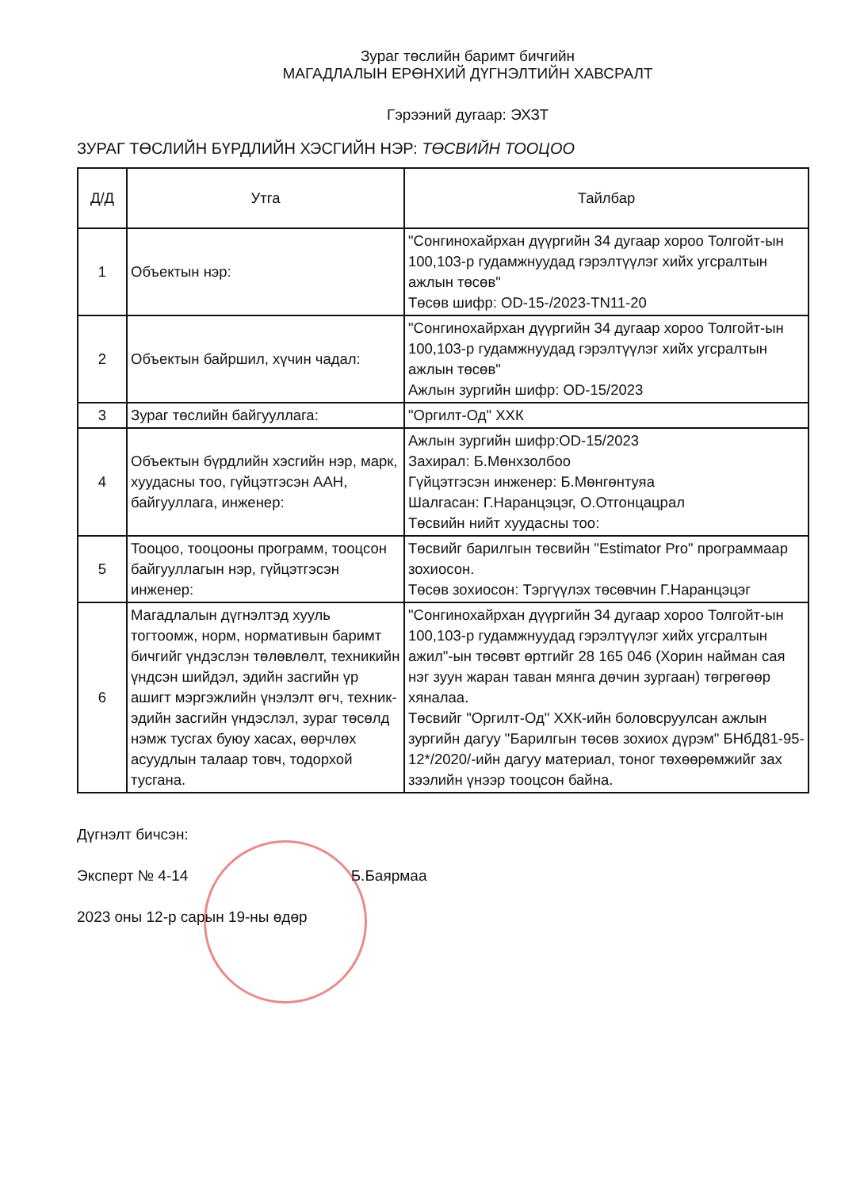Зураг төслийн баримт бичгийн
МАГАДЛАЛЫН ЕРӨНХИЙ ДҮГНЭЛТИЙН ХАВСРАЛТ
Гэрээний дугаар: ЭХЗТ
ЗУРАГ ТӨСЛИЙН БҮРДЛИЙН ХЭСГИЙН НЭР: ТӨСВИЙН ТООЦОО
| Д/Д | Утга | Тайлбар |
| --- | --- | --- |
| 1 | Объектын нэр: | "Сонгинохайрхан дүүргийн 34 дугаар хороо Толгойт-ын 100,103-р гудамжнуудад гэрэлтүүлэг хийх угсралтын ажлын төсөв" Төсөв шифр: OD-15-/2023-TN11-20 |
| 2 | Объектын байршил, хүчин чадал: | "Сонгинохайрхан дүүргийн 34 дугаар хороо Толгойт-ын 100,103-р гудамжнуудад гэрэлтүүлэг хийх угсралтын ажлын төсөв" Ажлын зургийн шифр: OD-15/2023 |
| 3 | Зураг төслийн байгууллага: | "Оргилт-Од" ХХК |
| 4 | Объектын бүрдлийн хэсгийн нэр, марк, хуудасны тоо, гүйцэтгэсэн ААН, байгууллага, инженер: | Ажлын зургийн шифр:OD-15/2023 Захирал: Б.Мөнхзолбоо Гүйцэтгэсэн инженер: Б.Мөнгөнтуяа Шалгасан: Г.Наранцэцэг, О.Отгонцацрал Төсвийн нийт хуудасны тоо: |
| 5 | Тооцоо, тооцооны программ, тооцсон байгууллагын нэр, гүйцэтгэсэн инженер: | Төсвийг барилгын төсвийн "Estimator Pro" программаар зохиосон. Төсөв зохиосон: Тэргүүлэх төсөвчин Г.Наранцэцэг |
| 6 | Магадлалын дүгнэлтэд хууль тогтоомж, норм, нормативын баримт бичгийг үндэслэн төлөвлөлт, техникийн үндсэн шийдэл, эдийн засгийн үр ашигт мэргэжлийн үнэлэлт өгч, техник-эдийн засгийн үндэслэл, зураг төсөлд нэмж тусгах буюу хасах, өөрчлөх асуудлын талаар товч, тодорхой тусгана. | "Сонгинохайрхан дүүргийн 34 дугаар хороо Толгойт-ын 100,103-р гудамжнуудад гэрэлтүүлэг хийх угсралтын ажил"-ын төсөвт өртгийг 28 165 046 (Хорин найман сая нэг зуун жаран таван мянга дөчин зургаан) төгрөгөөр хяналаа. Төсвийг "Оргилт-Од" ХХК-ийн боловсруулсан ажлын зургийн дагуу "Барилгын төсөв зохиох дүрэм" БНбД81-95-12*/2020/-ийн дагуу материал, тоног төхөөрөмжийг зах зээлийн үнээр тооцсон байна. |
Дүгнэлт бичсэн:
Эксперт № 4-14 Б.Баярмаа
2023 оны 12-р сарын 19-ны өдөр